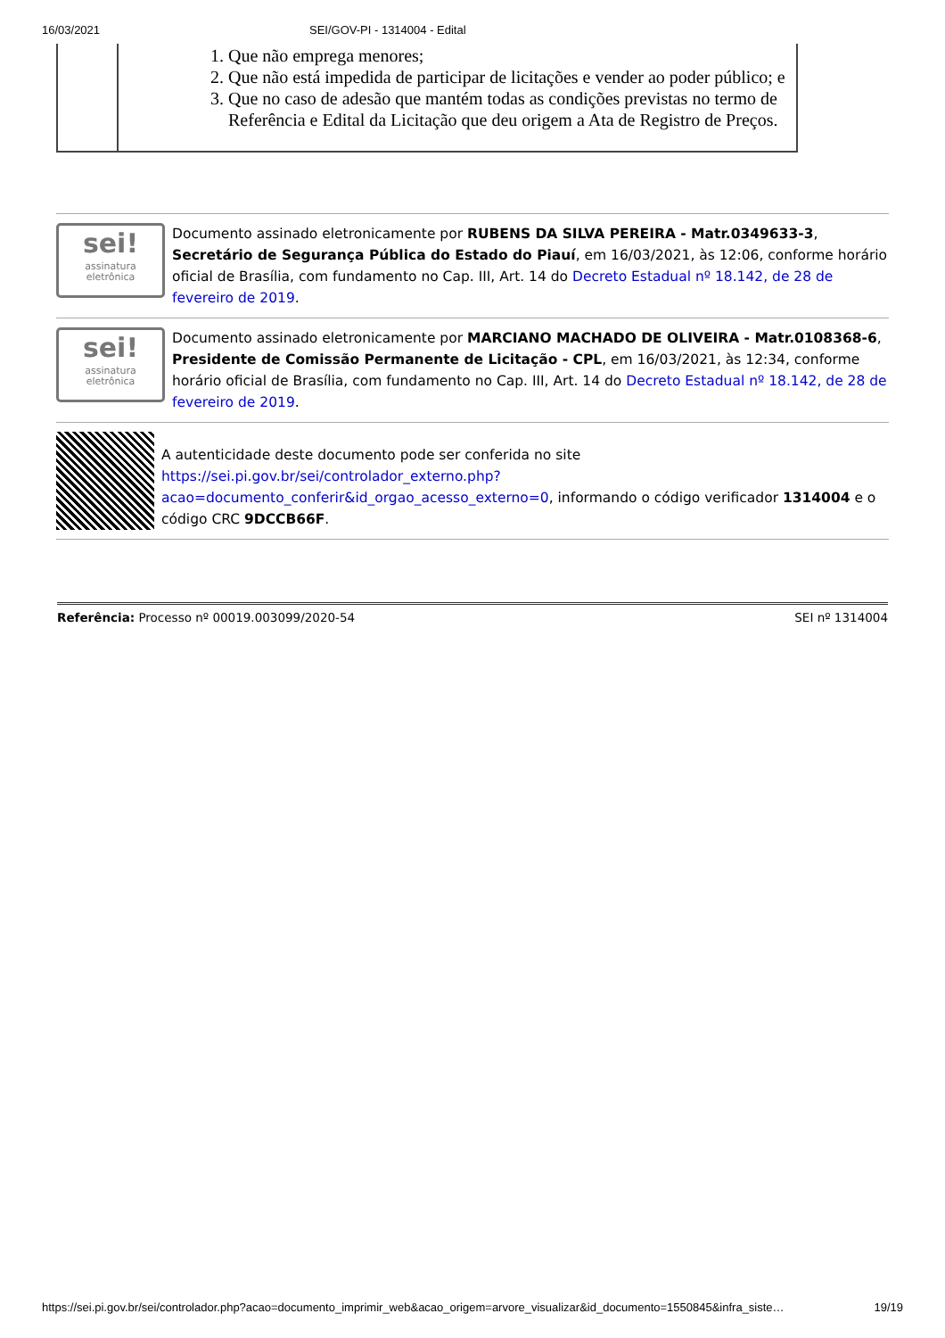16/03/2021 SEI/GOV-PI - 1314004 - Edital
| | 1. Que não emprega menores; 2. Que não está impedida de participar de licitações e vender ao poder público; e 3. Que no caso de adesão que mantém todas as condições previstas no termo de Referência e Edital da Licitação que deu origem a Ata de Registro de Preços. |
sei!
assinatura
eletrônica
Documento assinado eletronicamente por RUBENS DA SILVA PEREIRA - Matr.0349633-3, Secretário de Segurança Pública do Estado do Piauí, em 16/03/2021, às 12:06, conforme horário oficial de Brasília, com fundamento no Cap. III, Art. 14 do Decreto Estadual nº 18.142, de 28 de fevereiro de 2019.
sei!
assinatura
eletrônica
Documento assinado eletronicamente por MARCIANO MACHADO DE OLIVEIRA - Matr.0108368-6, Presidente de Comissão Permanente de Licitação - CPL, em 16/03/2021, às 12:34, conforme horário oficial de Brasília, com fundamento no Cap. III, Art. 14 do Decreto Estadual nº 18.142, de 28 de fevereiro de 2019.
A autenticidade deste documento pode ser conferida no site https://sei.pi.gov.br/sei/controlador_externo.php?acao=documento_conferir&id_orgao_acesso_externo=0, informando o código verificador 1314004 e o código CRC 9DCCB66F.
Referência: Processo nº 00019.003099/2020-54
SEI nº 1314004
https://sei.pi.gov.br/sei/controlador.php?acao=documento_imprimir_web&acao_origem=arvore_visualizar&id_documento=1550845&infra_siste…
19/19